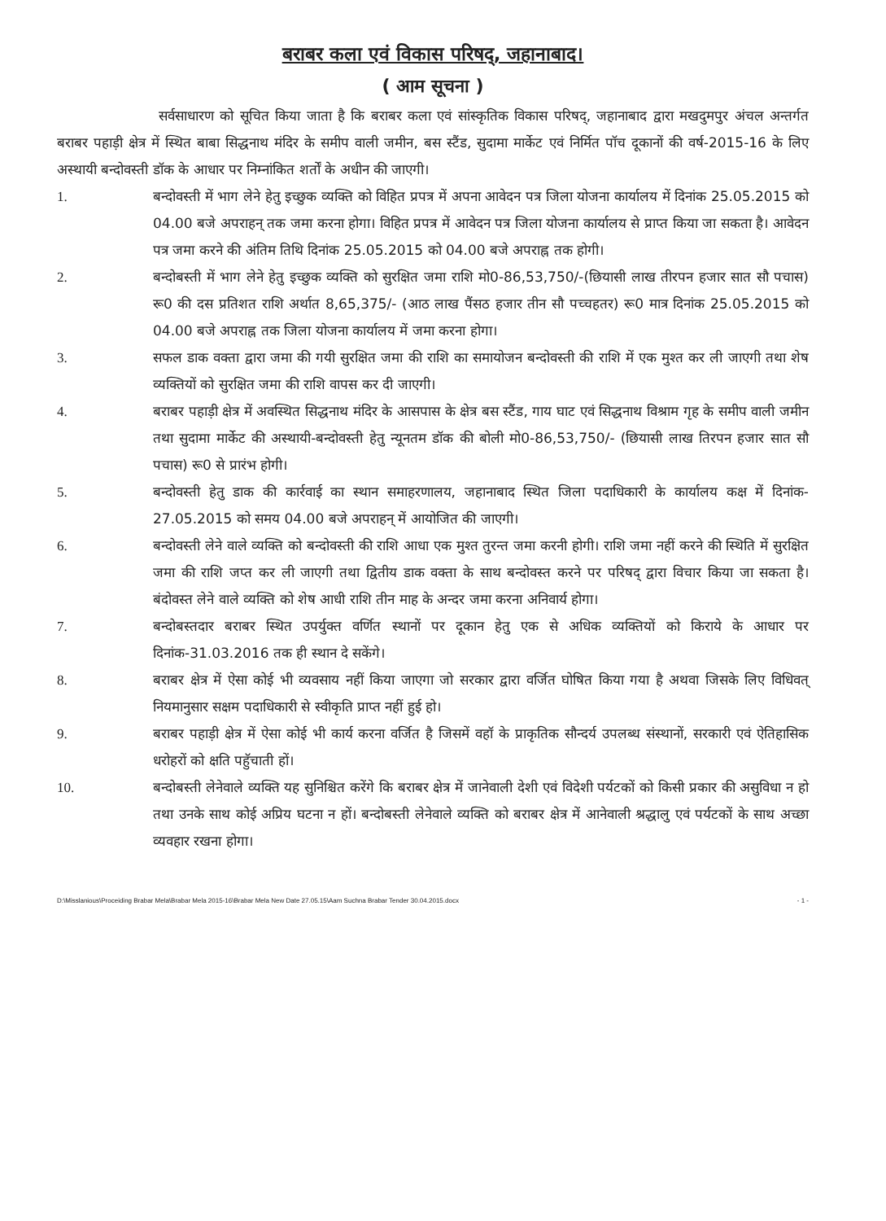बराबर कला एवं विकास परिषद्, जहानाबाद।
( आम सूचना )
सर्वसाधारण को सूचित किया जाता है कि बराबर कला एवं सांस्कृतिक विकास परिषद्, जहानाबाद द्वारा मखदुमपुर अंचल अन्तर्गत बराबर पहाड़ी क्षेत्र में स्थित बाबा सिद्धनाथ मंदिर के समीप वाली जमीन, बस स्टैंड, सुदामा मार्केट एवं निर्मित पॉच दूकानों की वर्ष-2015-16 के लिए अस्थायी बन्दोवस्ती डॉक के आधार पर निम्नांकित शर्तों के अधीन की जाएगी।
1. बन्दोवस्ती में भाग लेने हेतु इच्छुक व्यक्ति को विहित प्रपत्र में अपना आवेदन पत्र जिला योजना कार्यालय में दिनांक 25.05.2015 को 04.00 बजे अपराहन् तक जमा करना होगा। विहित प्रपत्र में आवेदन पत्र जिला योजना कार्यालय से प्राप्त किया जा सकता है। आवेदन पत्र जमा करने की अंतिम तिथि दिनांक 25.05.2015 को 04.00 बजे अपराह्न तक होगी।
2. बन्दोबस्ती में भाग लेने हेतु इच्छुक व्यक्ति को सुरक्षित जमा राशि मो0-86,53,750/-(छियासी लाख तीरपन हजार सात सौ पचास) रू0 की दस प्रतिशत राशि अर्थात 8,65,375/- (आठ लाख पैंसठ हजार तीन सौ पच्चहतर) रू0 मात्र दिनांक 25.05.2015 को 04.00 बजे अपराह्न तक जिला योजना कार्यालय में जमा करना होगा।
3. सफल डाक वक्ता द्वारा जमा की गयी सुरक्षित जमा की राशि का समायोजन बन्दोवस्ती की राशि में एक मुश्त कर ली जाएगी तथा शेष व्यक्तियों को सुरक्षित जमा की राशि वापस कर दी जाएगी।
4. बराबर पहाड़ी क्षेत्र में अवस्थित सिद्धनाथ मंदिर के आसपास के क्षेत्र बस स्टैंड, गाय घाट एवं सिद्धनाथ विश्राम गृह के समीप वाली जमीन तथा सुदामा मार्केट की अस्थायी-बन्दोवस्ती हेतु न्यूनतम डॉक की बोली मो0-86,53,750/- (छियासी लाख तिरपन हजार सात सौ पचास) रू0 से प्रारंभ होगी।
5. बन्दोवस्ती हेतु डाक की कार्रवाई का स्थान समाहरणालय, जहानाबाद स्थित जिला पदाधिकारी के कार्यालय कक्ष में दिनांक- 27.05.2015 को समय 04.00 बजे अपराहन् में आयोजित की जाएगी।
6. बन्दोवस्ती लेने वाले व्यक्ति को बन्दोवस्ती की राशि आधा एक मुश्त तुरन्त जमा करनी होगी। राशि जमा नहीं करने की स्थिति में सुरक्षित जमा की राशि जप्त कर ली जाएगी तथा द्वितीय डाक वक्ता के साथ बन्दोवस्त करने पर परिषद् द्वारा विचार किया जा सकता है। बंदोवस्त लेने वाले व्यक्ति को शेष आधी राशि तीन माह के अन्दर जमा करना अनिवार्य होगा।
7. बन्दोबस्तदार बराबर स्थित उपर्युक्त वर्णित स्थानों पर दूकान हेतु एक से अधिक व्यक्तियों को किराये के आधार पर दिनांक-31.03.2016 तक ही स्थान दे सकेंगे।
8. बराबर क्षेत्र में ऐसा कोई भी व्यवसाय नहीं किया जाएगा जो सरकार द्वारा वर्जित घोषित किया गया है अथवा जिसके लिए विधिवत् नियमानुसार सक्षम पदाधिकारी से स्वीकृति प्राप्त नहीं हुई हो।
9. बराबर पहाड़ी क्षेत्र में ऐसा कोई भी कार्य करना वर्जित है जिसमें वहॉ के प्राकृतिक सौन्दर्य उपलब्ध संस्थानों, सरकारी एवं ऐतिहासिक धरोहरों को क्षति पहुॅचाती हों।
10. बन्दोबस्ती लेनेवाले व्यक्ति यह सुनिश्चित करेंगे कि बराबर क्षेत्र में जानेवाली देशी एवं विदेशी पर्यटकों को किसी प्रकार की असुविधा न हो तथा उनके साथ कोई अप्रिय घटना न हों। बन्दोबस्ती लेनेवाले व्यक्ति को बराबर क्षेत्र में आनेवाली श्रद्धालु एवं पर्यटकों के साथ अच्छा व्यवहार रखना होगा।
D:\Misslanious\Proceiding Brabar Mela\Brabar Mela 2015-16\Brabar Mela New Date 27.05.15\Aam Suchna Brabar Tender 30.04.2015.docx - 1 -